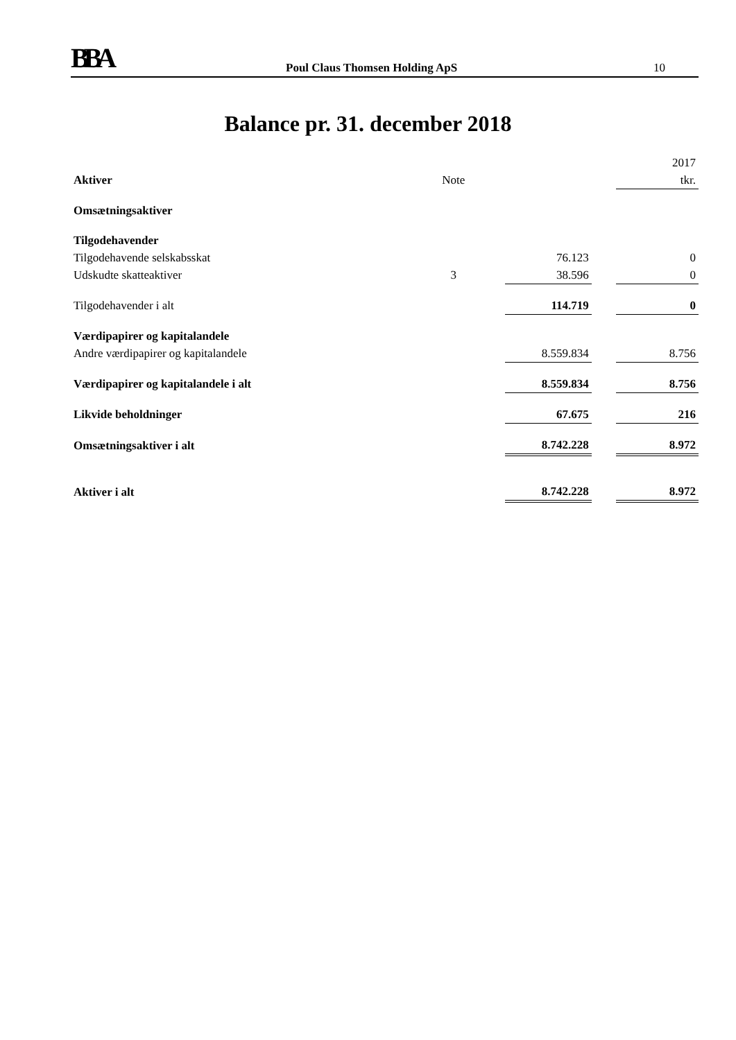BBA Poul Claus Thomsen Holding ApS 10
Balance pr. 31. december 2018
| | | | | 2017 |
| Aktiver | Note | | | tkr. |
| Omsætningsaktiver | | | | |
| Tilgodehavender | | | | |
| Tilgodehavende selskabsskat | | 76.123 | | 0 |
| Udskudte skatteaktiver | 3 | 38.596 | | 0 |
| Tilgodehavender i alt | | 114.719 | | 0 |
| Værdipapirer og kapitalandele | | | | |
| Andre værdipapirer og kapitalandele | | 8.559.834 | | 8.756 |
| Værdipapirer og kapitalandele i alt | | 8.559.834 | | 8.756 |
| Likvide beholdninger | | 67.675 | | 216 |
| Omsætningsaktiver i alt | | 8.742.228 | | 8.972 |
| Aktiver i alt | | 8.742.228 | | 8.972 |